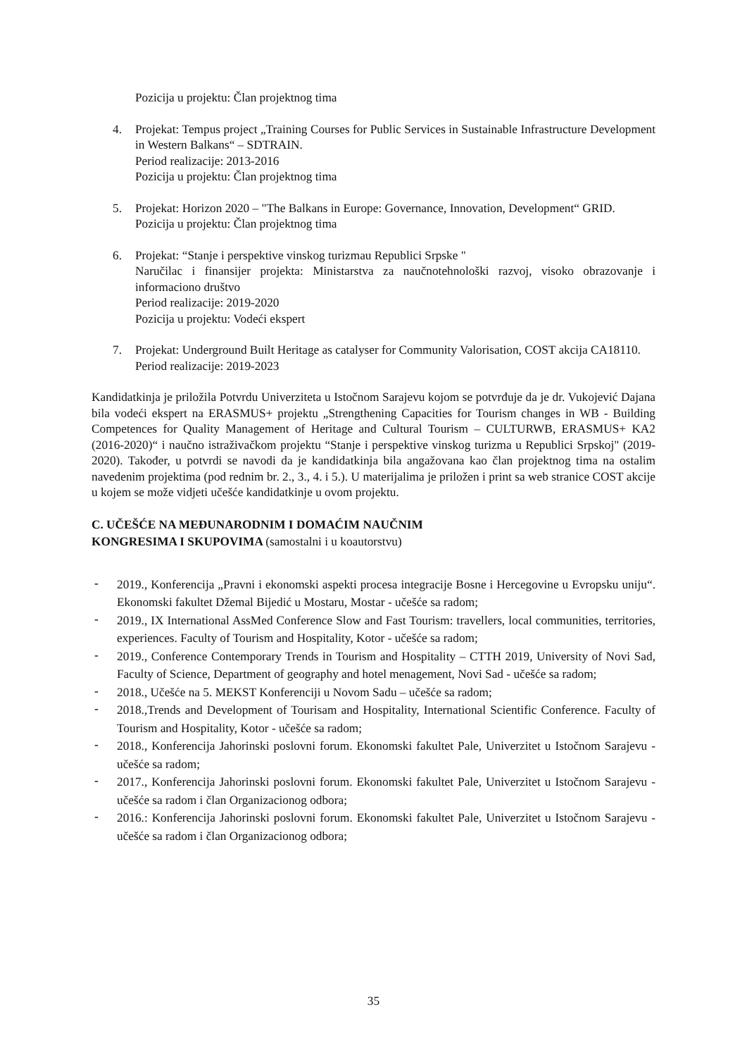Pozicija u projektu: Član projektnog tima
4. Projekat: Tempus project „Training Courses for Public Services in Sustainable Infrastructure Development in Western Balkans“ – SDTRAIN.
Period realizacije: 2013-2016
Pozicija u projektu: Član projektnog tima
5. Projekat: Horizon 2020 – "The Balkans in Europe: Governance, Innovation, Development“ GRID.
Pozicija u projektu: Član projektnog tima
6. Projekat: “Stanje i perspektive vinskog turizmau Republici Srpske "
Naručilac i finansijer projekta: Ministarstva za naučnotehnološki razvoj, visoko obrazovanje i informaciono društvo
Period realizacije: 2019-2020
Pozicija u projektu: Vodeći ekspert
7. Projekat: Underground Built Heritage as catalyser for Community Valorisation, COST akcija CA18110.
Period realizacije: 2019-2023
Kandidatkinja je priložila Potvrdu Univerziteta u Istočnom Sarajevu kojom se potvrđuje da je dr. Vukojević Dajana bila vodeći ekspert na ERASMUS+ projektu „Strengthening Capacities for Tourism changes in WB - Building Competences for Quality Management of Heritage and Cultural Tourism – CULTURWB, ERASMUS+ KA2 (2016-2020)“ i naučno istraživačkom projektu “Stanje i perspektive vinskog turizma u Republici Srpskoj" (2019-2020). Također, u potvrdi se navodi da je kandidatkinja bila angažovana kao član projektnog tima na ostalim navedenim projektima (pod rednim br. 2., 3., 4. i 5.). U materijalima je priložen i print sa web stranice COST akcije u kojem se može vidjeti učešće kandidatkinje u ovom projektu.
C. UČEŠĆE NA MEĐUNARODNIM I DOMAĆIM NAUČNIM
KONGRESIMA I SKUPOVIMA (samostalni i u koautorstvu)
-
2019., Konferencija „Pravni i ekonomski aspekti procesa integracije Bosne i Hercegovine u Evropsku uniju“. Ekonomski fakultet Džemal Bijedić u Mostaru, Mostar - učešće sa radom;
-
2019., IX International AssMed Conference Slow and Fast Tourism: travellers, local communities, territories, experiences. Faculty of Tourism and Hospitality, Kotor - učešće sa radom;
-
2019., Conference Contemporary Trends in Tourism and Hospitality – CTTH 2019, University of Novi Sad, Faculty of Science, Department of geography and hotel menagement, Novi Sad - učešće sa radom;
-
2018., Učešće na 5. MEKST Konferenciji u Novom Sadu – učešće sa radom;
-
2018.,Trends and Development of Tourisam and Hospitality, International Scientific Conference. Faculty of Tourism and Hospitality, Kotor - učešće sa radom;
-
2018., Konferencija Jahorinski poslovni forum. Ekonomski fakultet Pale, Univerzitet u Istočnom Sarajevu - učešće sa radom;
-
2017., Konferencija Jahorinski poslovni forum. Ekonomski fakultet Pale, Univerzitet u Istočnom Sarajevu - učešće sa radom i član Organizacionog odbora;
-
2016.: Konferencija Jahorinski poslovni forum. Ekonomski fakultet Pale, Univerzitet u Istočnom Sarajevu - učešće sa radom i član Organizacionog odbora;
35